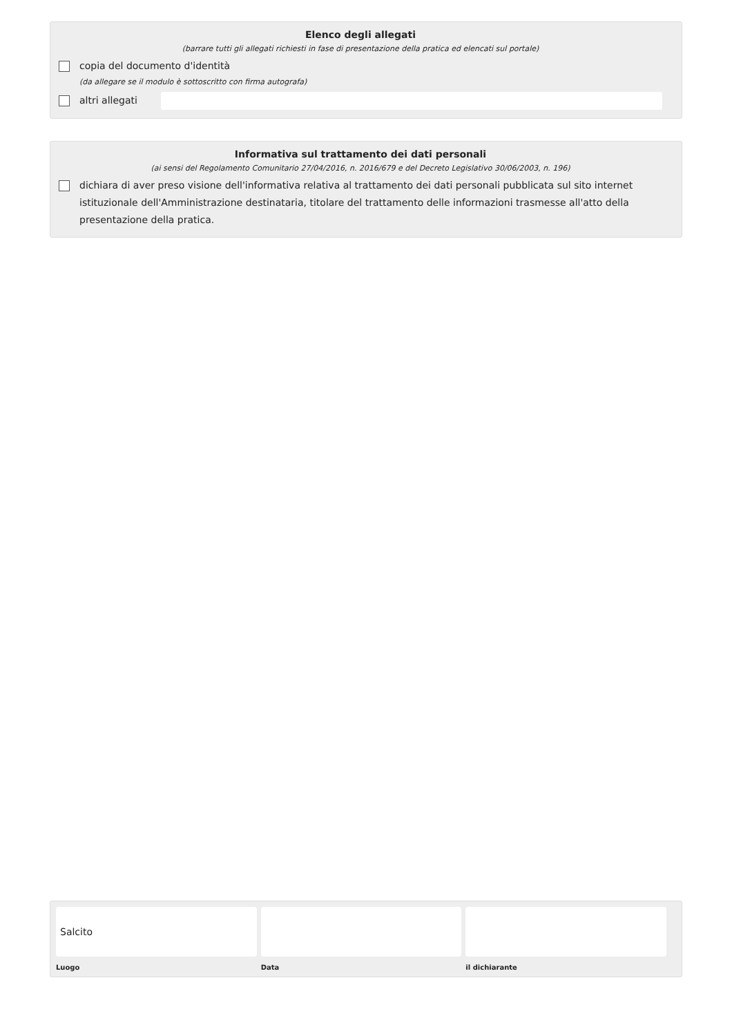Elenco degli allegati
(barrare tutti gli allegati richiesti in fase di presentazione della pratica ed elencati sul portale)
copia del documento d'identità
(da allegare se il modulo è sottoscritto con firma autografa)
altri allegati
Informativa sul trattamento dei dati personali
(ai sensi del Regolamento Comunitario 27/04/2016, n. 2016/679 e del Decreto Legislativo 30/06/2003, n. 196)
dichiara di aver preso visione dell'informativa relativa al trattamento dei dati personali pubblicata sul sito internet istituzionale dell'Amministrazione destinataria, titolare del trattamento delle informazioni trasmesse all'atto della presentazione della pratica.
Salcito
Luogo
Data il dichiarante